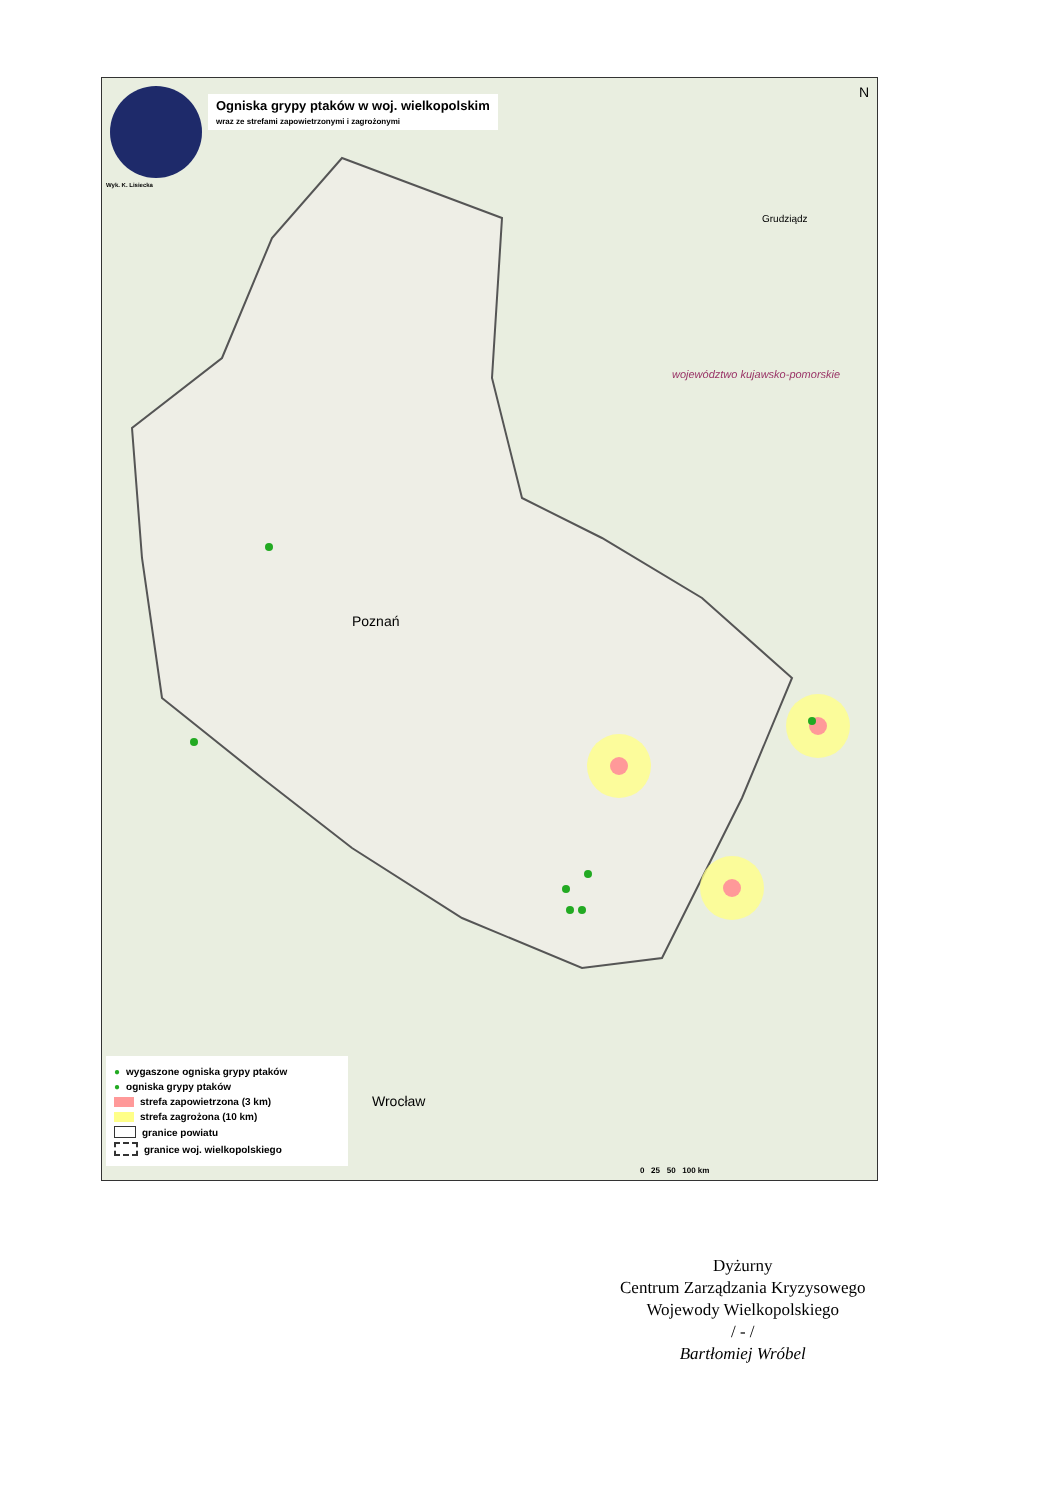Ogniska grypy ptaków w woj. wielkopolskim
wraz ze strefami zapowietrzonymi i zagrożonymi
Wyk. K. Lisiecka
N
Poznań
Wrocław
Grudziądz
województwo kujawsko-pomorskie
● wygaszone ogniska grypy ptaków
● ogniska grypy ptaków
strefa zapowietrzona (3 km)
strefa zagrożona (10 km)
granice powiatu
granice woj. wielkopolskiego
0 25 50 100 km
Dyżurny
Centrum Zarządzania Kryzysowego
Wojewody Wielkopolskiego
/ - /
Bartłomiej Wróbel